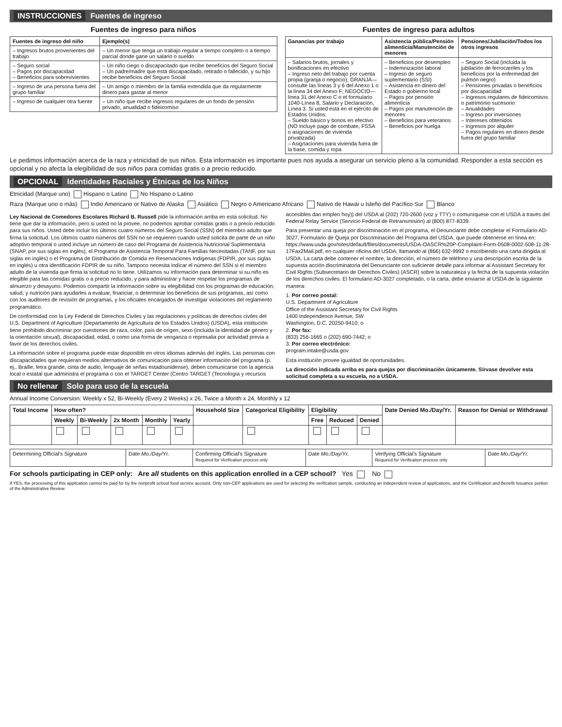INSTRUCCIONES Fuentes de ingreso
Fuentes de ingreso para niños
| Fuentes de ingreso del niño | Ejemplo(s) |
| --- | --- |
| – Ingresos brutos provenientes del trabajo | – Un menor que tenga un trabajo regular a tiempo completo o a tiempo parcial donde gane un salario o sueldo |
| – Seguro social – Pagos por discapacidad – Beneficios para sobrevivientes | – Un niño ciego o discapacitado que recibe beneficios del Seguro Social – Un padre/madre que está discapacitado, retirado o fallecido, y su hijo recibe beneficios del Seguro Social |
| – Ingreso de una persona fuera del grupo familiar | – Un amigo o miembro de la familia extendida que da regularmente dinero para gastar al menor |
| – Ingreso de cualquier otra fuente | – Un niño que recibe ingresos regulares de un fondo de pensión privado, anualidad o fideicomiso |
Fuentes de ingreso para adultos
| Ganancias por trabajo | Asistencia pública/Pensión alimenticia/Manutención de menores | Pensiones/Jubilación/Todos los otros ingresos |
| --- | --- | --- |
| – Salarios brutos, jornales y bonificaciones en efectivo – Ingreso neto del trabajo por cuenta propia (granja o negocio); GRANJA—consulte las líneas 3 y 6 del Anexo 1 o la línea 34 del Anexo F; NEGOCIO—línea 31 del Anexo C o el formulario 1040-Línea 8, Salario y Declaración, Línea 3. Si usted está en el ejército de Estados Unidos: – Sueldo básico y bonos en efectivo (NO incluye pago de combate, FSSA o asignaciones de vivienda privatizada) – Asignaciones para vivienda fuera de la base, comida y ropa | – Beneficios por desempleo – Indemnización laboral – Ingreso de seguro suplementario (SSI) – Asistencia en dinero del Estado o gobierno local – Pagos por pensión alimenticia – Pagos por manutención de menores – Beneficios para veteranos – Beneficios por huelga | – Seguro Social (incluida la jubilación de ferrocarriles y los beneficios por la enfermedad del pulmón negro) – Pensiones privadas o beneficios por discapacidad – Ingresos regulares de fideicomisos o patrimonio sucesorio – Anualidades – Ingreso por inversiones – Intereses obtenidos – Ingresos por alquiler – Pagos regulares en dinero desde fuera del grupo familiar |
Le pedimos información acerca de la raza y etnicidad de sus niños. Esta información es importante pues nos ayuda a asegurar un servicio pleno a la comunidad. Responder a esta sección es opcional y no afecta la elegibilidad de sus niños para comidas gratis o a precio reducido.
OPCIONAL Identidades Raciales y Étnicas de los Niños
Etnicidad (Marque uno) Hispano o Latino No Hispano o Latino
Raza (Marque uno o más) Indio Americano or Nativo de Alaska Asiático Negro o Americano Africano Nativo de Hawái u Isleño del Pacífico Sur Blanco
Ley Nacional de Comedores Escolares Richard B. Russell pide la información arriba en esta solicitud. No tiene que dar la información, pero si usted no la provee, no podemos aprobar comidas gratis o a precio reducido para sus niños. Usted debe incluir los últimos cuatro números del Seguro Social (SSN) del miembro adulto que firma la solicitud. Los últimos cuatro números del SSN no se requieren cuando usted solicita de parte de un niño adoptivo temporal o usted incluye un número de caso del Programa de Asistencia Nutricional Suplementaria (SNAP, por sus siglas en inglés), el Programa de Asistencia Temporal Para Familias Necesitadas (TANF, por sus siglas en inglés) o el Programa de Distribución de Comida en Reservaciones Indígenas (FDPIR, por sus siglas en inglés) u otra identificación FDPIR de su niño. Tampoco necesita indicar el número del SSN si el miembro adulto de la vivienda que firma la solicitud no lo tiene. Utilizamos su información para determinar si su niño es elegible para las comidas gratis o a precio reducido, y para administrar y hacer respetar los programas de almuerzo y desayuno. Podemos compartir la información sobre su elegibilidad con los programas de educación, salud, y nutrición para ayudarles a evaluar, financiar, o determinar los beneficios de sus programas, así como con los auditores de revisión de programas, y los oficiales encargados de investigar violaciones del reglamento programático.
De conformidad con la Ley Federal de Derechos Civiles y las regulaciones y políticas de derechos civiles del U.S. Department of Agriculture (Departamento de Agricultura de los Estados Unidos) (USDA), esta institución tiene prohibido discriminar por cuestiones de raza, color, país de origen, sexo (incluida la identidad de género y la orientación sexual), discapacidad, edad, o como una forma de venganza o represalia por actividad previa a favor de los derechos civiles.
La información sobre el programa puede estar disponible en otros idiomas además del inglés. Las personas con discapacidades que requieran medios alternativos de comunicación para obtener información del programa (p. ej., Braille, letra grande, cinta de audio, lenguaje de señas estadounidense), deben comunicarse con la agencia local o estatal que administra el programa o con el TARGET Center (Centro TARGET (Tecnología y recursos accesibles dan empleo hoy)) del USDA al (202) 720-2600 (voz y TTY) o comuníquese con el USDA a través del Federal Relay Service (Servicio Federal de Retransmisión) al (800) 877-8339.
Para presentar una queja por discriminación en el programa, el Denunciante debe completar el Formulario AD-3027, Formulario de Queja por Discriminación del Programa del USDA, que puede obtenerse en línea en: https://www.usda.gov/sites/default/files/documents/USDA-OASCR%20P-Complaint-Form-0508-0002-508-11-28-17Fax2Mail.pdf, en cualquier oficina del USDA, llamando al (866) 632-9992 o escribiendo una carta dirigida al USDA. La carta debe contener el nombre, la dirección, el número de teléfono y una descripción escrita de la supuesta acción discriminatoria del Denunciante con suficiente detalle para informar al Assistant Secretary for Civil Rights (Subsecretario de Derechos Civiles) (ASCR) sobre la naturaleza y la fecha de la supuesta violación de los derechos civiles. El formulario AD-3027 completado, o la carta, debe enviarse al USDA de la siguiente manera:
1. Por correo postal:
U.S. Department of Agriculture
Office of the Assistant Secretary for Civil Rights
1400 Independence Avenue, SW
Washington, D.C. 20250-9410; o
2. Por fax:
(833) 256-1665 o (202) 690-7442; o
3. Por correo electrónico:
program.intake@usda.gov
Esta institución provee igualdad de oportunidades.
La dirección indicada arriba es para quejas por discriminación únicamente. Sírvase devolver esta solicitud completa a su escuela, no a USDA.
No rellenar Solo para uso de la escuela
Annual Income Conversion: Weekly x 52, Bi-Weekly (Every 2 Weeks) x 26, Twice a Month x 24, Monthly x 12
| Total Income | How often? | | | | | Household Size | Categorical Eligibility | Eligibility | | | Date Denied Mo./Day/Yr. | Reason for Denial or Withdrawal |
| --- | --- | --- | --- | --- | --- | --- | --- | --- | --- | --- | --- | --- |
| | Weekly | Bi-Weekly | 2x Month | Monthly | Yearly | | | Free | Reduced | Denied | | |
| Determining Official's Signature | Date Mo./Day/Yr. | Confirming Official's Signature Required for Verification process only | Date Mo./Day/Yr. | Verifying Official's Signature Required for Verification process only | Date Mo./Day/Yr. |
For schools participating in CEP only: Are all students on this application enrolled in a CEP school? Yes No
If YES, the processing of this application cannot be paid for by the nonprofit school food service account. Only non-CEP applications are used for selecting the verification sample, conducting an independent review of applications, and the Certification and Benefit Issuance portion of the Administrative Review.